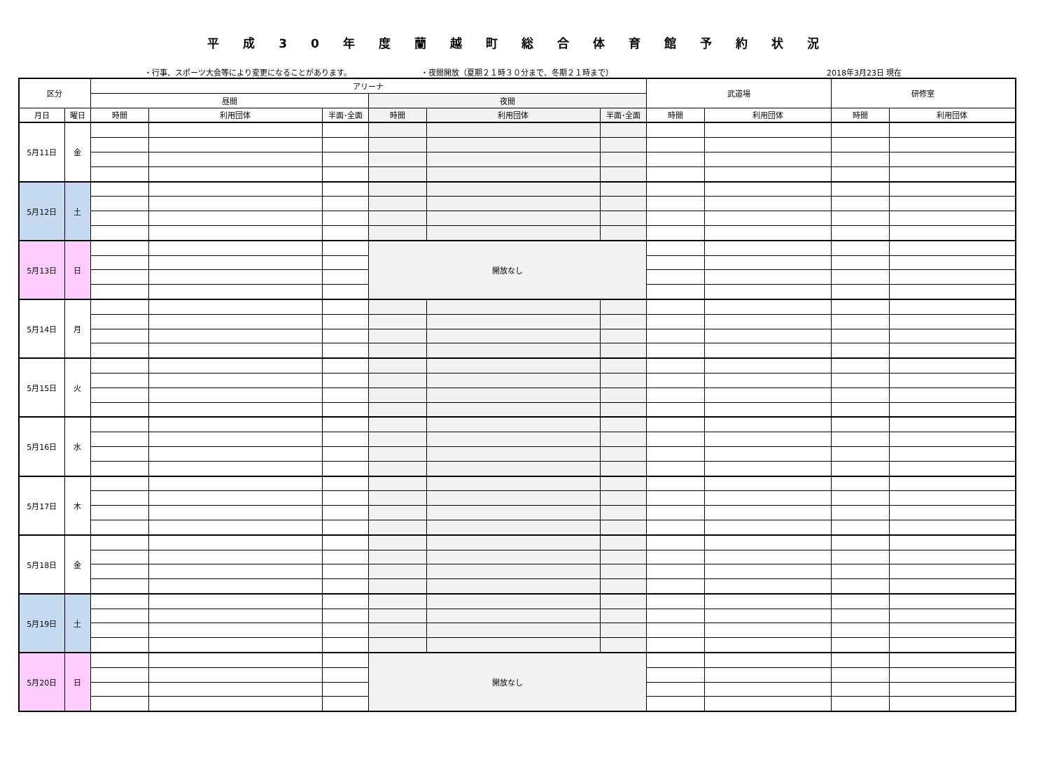平成30年度蘭越町総合体育館予約状況
・行事、スポーツ大会等により変更になることがあります。 ・夜間開放（夏期２１時３０分まで、冬期２１時まで） 2018年3月23日 現在
| 区分 | | アリーナ | | | | | | 武道場 | | 研修室 | |
| --- | --- | --- | --- | --- | --- | --- | --- | --- | --- | --- | --- |
| | | 昼間 | | | 夜間 | | | | | | |
| 月日 | 曜日 | 時間 | 利用団体 | 半面･全面 | 時間 | 利用団体 | 半面･全面 | 時間 | 利用団体 | 時間 | 利用団体 |
| 5月11日 | 金 | | | | | | | | | | |
| 5月12日 | 土 | | | | | | | | | | |
| 5月13日 | 日 | | | | 開放なし | | | | | | |
| 5月14日 | 月 | | | | | | | | | | |
| 5月15日 | 火 | | | | | | | | | | |
| 5月16日 | 水 | | | | | | | | | | |
| 5月17日 | 木 | | | | | | | | | | |
| 5月18日 | 金 | | | | | | | | | | |
| 5月19日 | 土 | | | | | | | | | | |
| 5月20日 | 日 | | | | 開放なし | | | | | | |